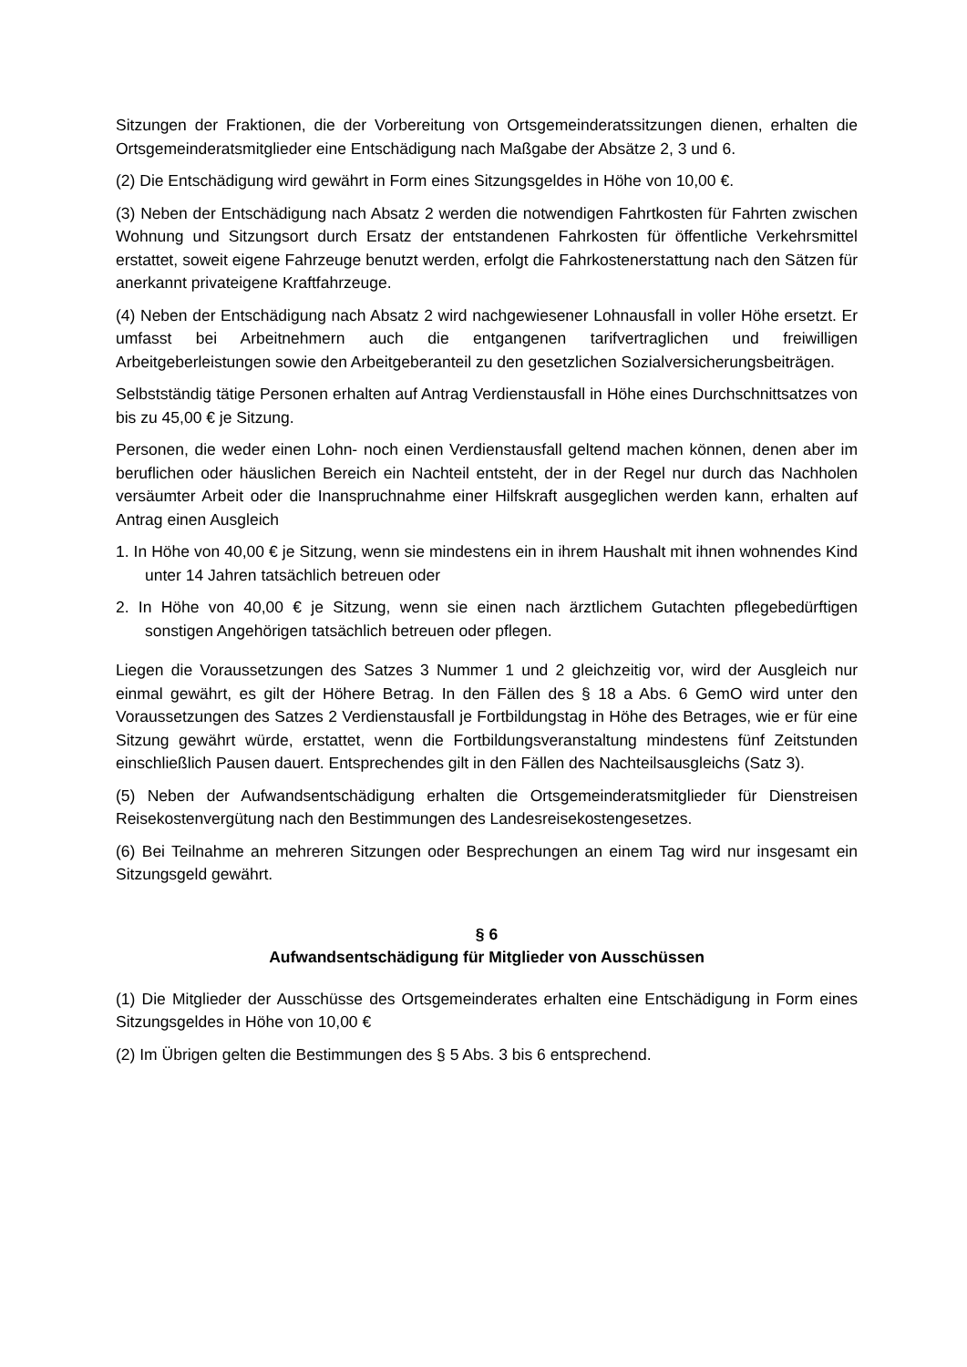Sitzungen der Fraktionen, die der Vorbereitung von Ortsgemeinderatssitzungen dienen, erhalten die Ortsgemeinderatsmitglieder eine Entschädigung nach Maßgabe der Absätze 2, 3 und 6.
(2) Die Entschädigung wird gewährt in Form eines Sitzungsgeldes in Höhe von 10,00 €.
(3) Neben der Entschädigung nach Absatz 2 werden die notwendigen Fahrtkosten für Fahrten zwischen Wohnung und Sitzungsort durch Ersatz der entstandenen Fahrkosten für öffentliche Verkehrsmittel erstattet, soweit eigene Fahrzeuge benutzt werden, erfolgt die Fahrkostenerstattung nach den Sätzen für anerkannt privateigene Kraftfahrzeuge.
(4) Neben der Entschädigung nach Absatz 2 wird nachgewiesener Lohnausfall in voller Höhe ersetzt. Er umfasst bei Arbeitnehmern auch die entgangenen tarifvertraglichen und freiwilligen Arbeitgeberleistungen sowie den Arbeitgeberanteil zu den gesetzlichen Sozialversicherungsbeiträgen.
Selbstständig tätige Personen erhalten auf Antrag Verdienstausfall in Höhe eines Durchschnittsatzes von bis zu 45,00 € je Sitzung.
Personen, die weder einen Lohn- noch einen Verdienstausfall geltend machen können, denen aber im beruflichen oder häuslichen Bereich ein Nachteil entsteht, der in der Regel nur durch das Nachholen versäumter Arbeit oder die Inanspruchnahme einer Hilfskraft ausgeglichen werden kann, erhalten auf Antrag einen Ausgleich
1. In Höhe von 40,00 € je Sitzung, wenn sie mindestens ein in ihrem Haushalt mit ihnen wohnendes Kind unter 14 Jahren tatsächlich betreuen oder
2. In Höhe von 40,00 € je Sitzung, wenn sie einen nach ärztlichem Gutachten pflegebedürftigen sonstigen Angehörigen tatsächlich betreuen oder pflegen.
Liegen die Voraussetzungen des Satzes 3 Nummer 1 und 2 gleichzeitig vor, wird der Ausgleich nur einmal gewährt, es gilt der Höhere Betrag. In den Fällen des § 18 a Abs. 6 GemO wird unter den Voraussetzungen des Satzes 2 Verdienstausfall je Fortbildungstag in Höhe des Betrages, wie er für eine Sitzung gewährt würde, erstattet, wenn die Fortbildungsveranstaltung mindestens fünf Zeitstunden einschließlich Pausen dauert. Entsprechendes gilt in den Fällen des Nachteilsausgleichs (Satz 3).
(5) Neben der Aufwandsentschädigung erhalten die Ortsgemeinderatsmitglieder für Dienstreisen Reisekostenvergütung nach den Bestimmungen des Landesreisekostengesetzes.
(6) Bei Teilnahme an mehreren Sitzungen oder Besprechungen an einem Tag wird nur insgesamt ein Sitzungsgeld gewährt.
§ 6
Aufwandsentschädigung für Mitglieder von Ausschüssen
(1) Die Mitglieder der Ausschüsse des Ortsgemeinderates erhalten eine Entschädigung in Form eines Sitzungsgeldes in Höhe von 10,00 €
(2) Im Übrigen gelten die Bestimmungen des § 5 Abs. 3 bis 6 entsprechend.